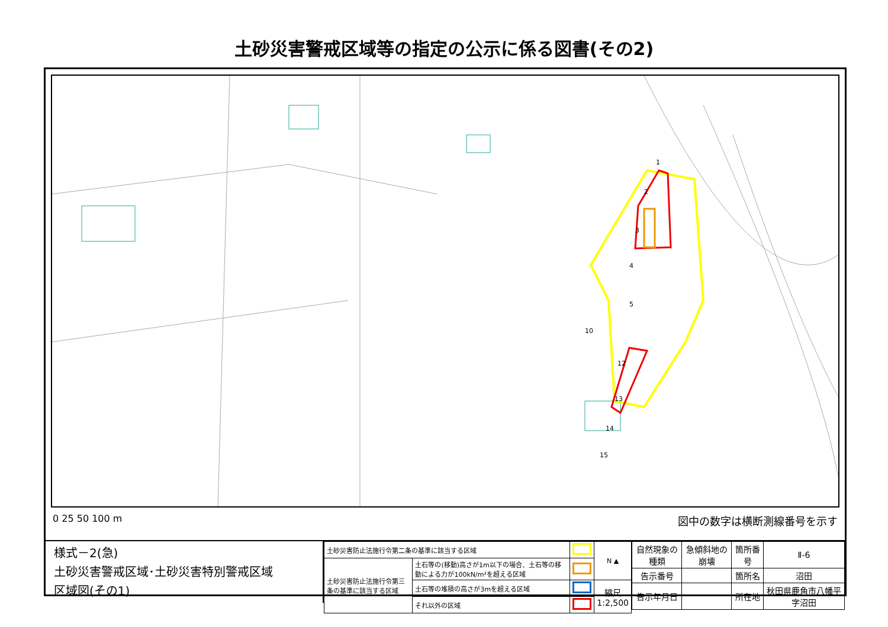土砂災害警戒区域等の指定の公示に係る図書(その2)
1
2
3
4
5
10
12
13
14
15
0 25 50 100 m 図中の数字は横断測線番号を示す
様式－2(急)
土砂災害警戒区域･土砂災害特別警戒区域
区域図(その1)
| 土砂災害防止法施行令第二条の基準に該当する区域 | | | N ▲ |
| 土砂災害防止法施行令第三条の基準に該当する区域 | 土石等の(移動)高さが1m以下の場合、土石等の移動による力が100kN/m²を超える区域 | | |
| | 土石等の堆積の高さが3mを超える区域 | | 縮尺 1:2,500 |
| | それ以外の区域 | | |
| 自然現象の種類 | 急傾斜地の崩壊 | 箇所番号 | Ⅱ-6 |
| 告示番号 | | 箇所名 | 沼田 |
| 告示年月日 | | 所在地 | 秋田県鹿角市八幡平字沼田 |